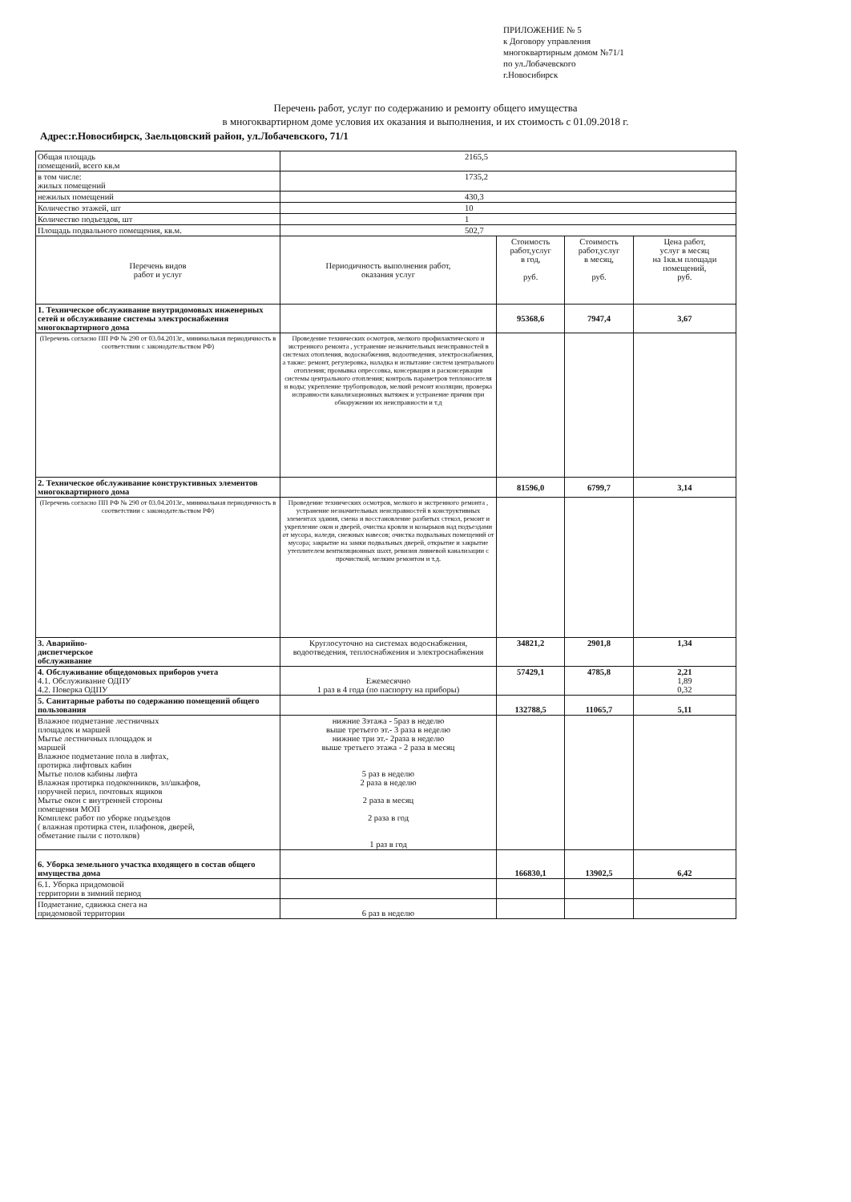ПРИЛОЖЕНИЕ № 5
к Договору управления
многоквартирным домом №71/1
по ул.Лобачевского
г.Новосибирск
Перечень работ, услуг по содержанию и ремонту общего имущества
в многоквартирном доме условия их оказания и выполнения, и их стоимость с 01.09.2018 г.
Адрес:г.Новосибирск, Заельцовский район, ул.Лобачевского, 71/1
| Общая площадь помещений, всего кв.м | 2165,5 | | | |
| в том числе: жилых помещений | 1735,2 | | | |
| нежилых помещений | 430,3 | | | |
| Количество этажей, шт | 10 | | | |
| Количество подъездов, шт | 1 | | | |
| Площадь подвального помещения, кв.м. | 502,7 | | | |
| Перечень видов работ и услуг | Периодичность выполнения работ, оказания услуг | Стоимость работ,услуг в год, руб. | Стоимость работ,услуг в месяц, руб. | Цена работ, услуг в месяц на 1кв.м площади помещений, руб. |
| 1. Техническое обслуживание внутридомовых инженерных сетей и обслуживание системы электроснабжения многоквартирного дома | | 95368,6 | 7947,4 | 3,67 |
| (Перечень согласно ПП РФ № 290 от 03.04.2013г., минимальная периодичность в соответствии с законодательством РФ) | Проведение технических осмотров, мелкого профилактического и экстренного ремонта , устранение незначительных неисправностей в системах отопления, водоснабжения, водоотведения, электроснабжения, а также: ремонт, регулеровка, наладка и испытание систем центрального отопления; промывка опрессовка, консервация и расконсервация системы центрального отопления; контроль параметров теплоносителя и воды; укрепление трубопроводов, мелкий ремонт изоляции, проверка исправности канализационных вытяжек и устранение причин при обнаружении их неисправности и т.д | | | |
| 2. Техническое обслуживание конструктивных элементов многоквартирного дома | | 81596,0 | 6799,7 | 3,14 |
| (Перечень согласно ПП РФ № 290 от 03.04.2013г., минимальная периодичность в соответствии с законодательством РФ) | Проведение технических осмотров, мелкого и экстренного ремонта , устранение незначительных неисправностей в конструктивных элементах здания, смена и восстановление разбитых стекол, ремонт и укрепление окон и дверей, очистка кровли и козырьков над подъездами от мусора, наледи, снежных навесов; очистка подвальных помещений от мусора; закрытие на замки подвальных дверей, открытие и закрытие утеплителем вентиляционных шахт, ревизия ливневой канализации с прочисткой, мелким ремонтом и т.д. | | | |
| 3. Аварийно- диспетчерское обслуживание | Круглосуточно на системах водоснабжения, водоотведения, теплоснабжения и электроснабжения | 34821,2 | 2901,8 | 1,34 |
| 4. Обслуживание общедомовых приборов учета 4.1. Обслуживание ОДПУ 4.2. Поверка ОДПУ | Ежемесячно 1 раз в 4 года (по паспорту на приборы) | 57429,1 | 4785,8 | 2,21 1,89 0,32 |
| 5. Санитарные работы по содержанию помещений общего пользования | | 132788,5 | 11065,7 | 5,11 |
| Влажное подметание лестничных площадок и маршей Мытье лестничных площадок и маршей Влажное подметание пола в лифтах, протирка лифтовых кабин Мытье полов кабины лифта Влажная протирка подоконников, эл/шкафов, поручней перил, почтовых ящиков Мытье окон с внутренней стороны помещения МОП Комплекс работ по уборке подъездов ( влажная протирка стен, плафонов, дверей, обметание пыли с потолков) | нижние 3этажа - 5раз в неделю выше третьего эт.- 3 раза в неделю нижние три эт.- 2раза в неделю выше третьего этажа - 2 раза в месяц 5 раз в неделю 2 раза в неделю 2 раза в месяц 2 раза в год 1 раз в год | | | |
| 6. Уборка земельного участка входящего в состав общего имущества дома | | 166830,1 | 13902,5 | 6,42 |
| 6.1. Уборка придомовой территории в зимний период | | | | |
| Подметание, сдвижка снега на придомовой территории | 6 раз в неделю | | | |